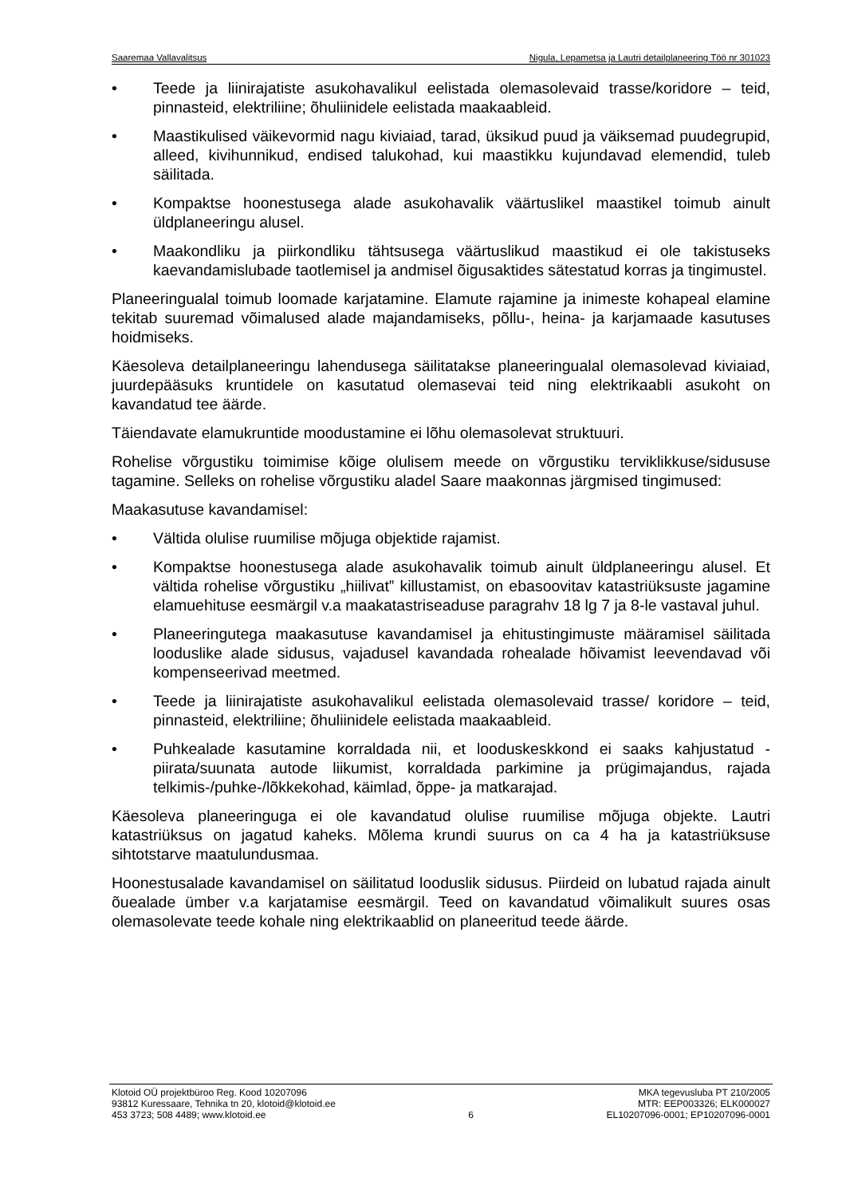Saaremaa Vallavalitsus Nigula, Lepametsa ja Lautri detailplaneering Töö nr 301023
• Teede ja liinirajatiste asukohavalikul eelistada olemasolevaid trasse/koridore – teid, pinnasteid, elektriliine; õhuliinidele eelistada maakaableid.
• Maastikulised väikevormid nagu kiviaiad, tarad, üksikud puud ja väiksemad puudegrupid, alleed, kivihunnikud, endised talukohad, kui maastikku kujundavad elemendid, tuleb säilitada.
• Kompaktse hoonestusega alade asukohavalik väärtuslikel maastikel toimub ainult üldplaneeringu alusel.
• Maakondliku ja piirkondliku tähtsusega väärtuslikud maastikud ei ole takistuseks kaevandamislubade taotlemisel ja andmisel õigusaktides sätestatud korras ja tingimustel.
Planeeringualal toimub loomade karjatamine. Elamute rajamine ja inimeste kohapeal elamine tekitab suuremad võimalused alade majandamiseks, põllu-, heina- ja karjamaade kasutuses hoidmiseks.
Käesoleva detailplaneeringu lahendusega säilitatakse planeeringualal olemasolevad kiviaiad, juurdepääsuks kruntidele on kasutatud olemasevai teid ning elektrikaabli asukoht on kavandatud tee äärde.
Täiendavate elamukruntide moodustamine ei lõhu olemasolevat struktuuri.
Rohelise võrgustiku toimimise kõige olulisem meede on võrgustiku terviklikkuse/sidususe tagamine. Selleks on rohelise võrgustiku aladel Saare maakonnas järgmised tingimused:
Maakasutuse kavandamisel:
• Vältida olulise ruumilise mõjuga objektide rajamist.
• Kompaktse hoonestusega alade asukohavalik toimub ainult üldplaneeringu alusel. Et vältida rohelise võrgustiku „hiilivat” killustamist, on ebasoovitav katastriüksuste jagamine elamuehituse eesmärgil v.a maakatastriseaduse paragrahv 18 lg 7 ja 8-le vastaval juhul.
• Planeeringutega maakasutuse kavandamisel ja ehitustingimuste määramisel säilitada looduslike alade sidusus, vajadusel kavandada rohealade hõivamist leevendavad või kompenseerivad meetmed.
• Teede ja liinirajatiste asukohavalikul eelistada olemasolevaid trasse/ koridore – teid, pinnasteid, elektriliine; õhuliinidele eelistada maakaableid.
• Puhkealade kasutamine korraldada nii, et looduskeskkond ei saaks kahjustatud - piirata/suunata autode liikumist, korraldada parkimine ja prügimajandus, rajada telkimis-/puhke-/lõkkekohad, käimlad, õppe- ja matkarajad.
Käesoleva planeeringuga ei ole kavandatud olulise ruumilise mõjuga objekte. Lautri katastriüksus on jagatud kaheks. Mõlema krundi suurus on ca 4 ha ja katastriüksuse sihtotstarve maatulundusmaa.
Hoonestusalade kavandamisel on säilitatud looduslik sidusus. Piirdeid on lubatud rajada ainult õuealade ümber v.a karjatamise eesmärgil. Teed on kavandatud võimalikult suures osas olemasolevate teede kohale ning elektrikaablid on planeeritud teede äärde.
Klotoid OÜ projektbüroo Reg. Kood 10207096
93812 Kuressaare, Tehnika tn 20, klotoid@klotoid.ee
453 3723; 508 4489; www.klotoid.ee
6 MKA tegevusluba PT 210/2005
MTR: EEP003326; ELK000027
EL10207096-0001; EP10207096-0001